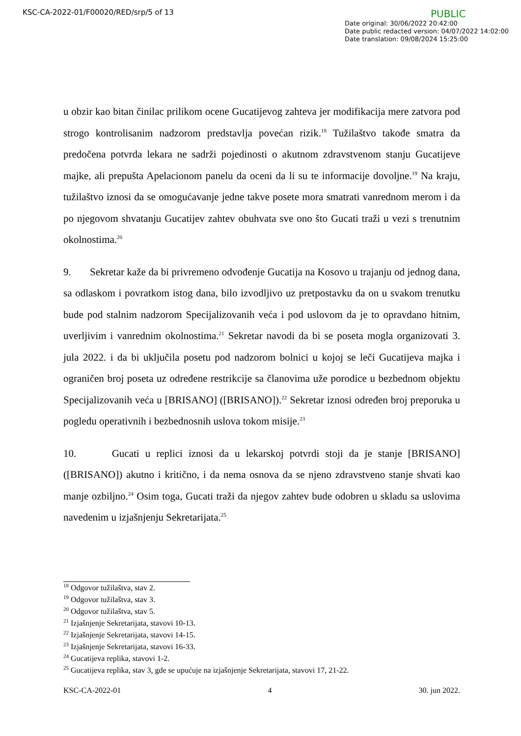KSC-CA-2022-01/F00020/RED/srp/5 of 13
PUBLIC
Date original: 30/06/2022 20:42:00
Date public redacted version: 04/07/2022 14:02:00
Date translation: 09/08/2024 15:25:00
u obzir kao bitan činilac prilikom ocene Gucatijevog zahteva jer modifikacija mere zatvora pod strogo kontrolisanim nadzorom predstavlja povećan rizik.<sup>18</sup> Tužilaštvo takođe smatra da predočena potvrda lekara ne sadrži pojedinosti o akutnom zdravstvenom stanju Gucatijeve majke, ali prepušta Apelacionom panelu da oceni da li su te informacije dovoljne.<sup>19</sup> Na kraju, tužilaštvo iznosi da se omogućavanje jedne takve posete mora smatrati vanrednom merom i da po njegovom shvatanju Gucatijev zahtev obuhvata sve ono što Gucati traži u vezi s trenutnim okolnostima.<sup>20</sup>
9. Sekretar kaže da bi privremeno odvođenje Gucatija na Kosovo u trajanju od jednog dana, sa odlaskom i povratkom istog dana, bilo izvodljivo uz pretpostavku da on u svakom trenutku bude pod stalnim nadzorom Specijalizovanih veća i pod uslovom da je to opravdano hitnim, uverljivim i vanrednim okolnostima.<sup>21</sup> Sekretar navodi da bi se poseta mogla organizovati 3. jula 2022. i da bi uključila posetu pod nadzorom bolnici u kojoj se leči Gucatijeva majka i ograničen broj poseta uz određene restrikcije sa članovima uže porodice u bezbednom objektu Specijalizovanih veća u [BRISANO] ([BRISANO]).<sup>22</sup> Sekretar iznosi određen broj preporuka u pogledu operativnih i bezbednosnih uslova tokom misije.<sup>23</sup>
10. Gucati u replici iznosi da u lekarskoj potvrdi stoji da je stanje [BRISANO] ([BRISANO]) akutno i kritično, i da nema osnova da se njeno zdravstveno stanje shvati kao manje ozbiljno.<sup>24</sup> Osim toga, Gucati traži da njegov zahtev bude odobren u skladu sa uslovima navedenim u izjašnjenju Sekretarijata.<sup>25</sup>
<sup>18</sup> Odgovor tužilaštva, stav 2.
<sup>19</sup> Odgovor tužilaštva, stav 3.
<sup>20</sup> Odgovor tužilaštva, stav 5.
<sup>21</sup> Izjašnjenje Sekretarijata, stavovi 10-13.
<sup>22</sup> Izjašnjenje Sekretarijata, stavovi 14-15.
<sup>23</sup> Izjašnjenje Sekretarijata, stavovi 16-33.
<sup>24</sup> Gucatijeva replika, stavovi 1-2.
<sup>25</sup> Gucatijeva replika, stav 3, gde se upućuje na izjašnjenje Sekretarijata, stavovi 17, 21-22.
KSC-CA-2022-01 4 30. jun 2022.